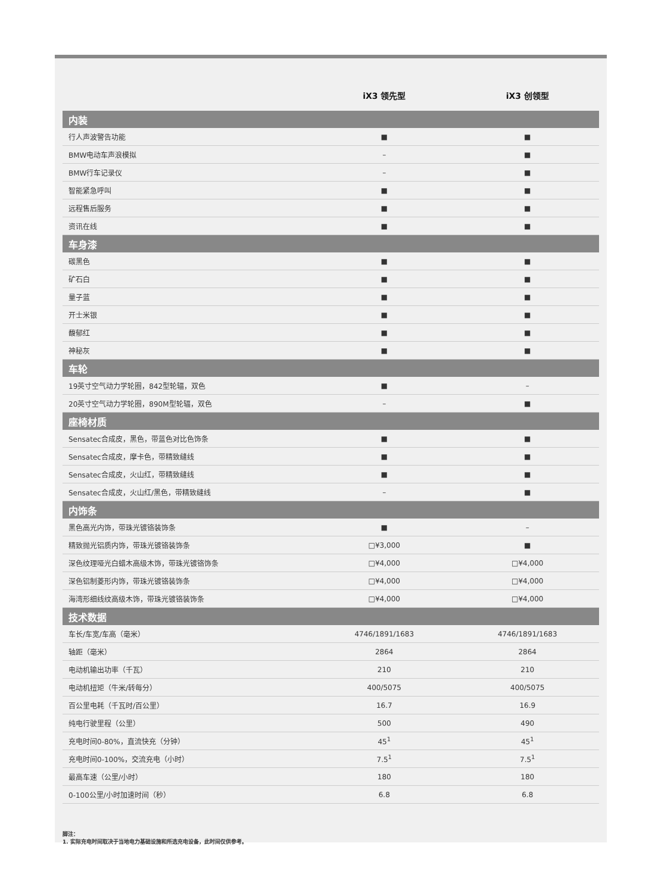| | iX3 领先型 | iX3 创领型 |
| --- | --- | --- |
| 内装 | | |
| 行人声波警告功能 | ■ | ■ |
| BMW电动车声浪模拟 | – | ■ |
| BMW行车记录仪 | – | ■ |
| 智能紧急呼叫 | ■ | ■ |
| 远程售后服务 | ■ | ■ |
| 资讯在线 | ■ | ■ |
| 车身漆 | | |
| 碳黑色 | ■ | ■ |
| 矿石白 | ■ | ■ |
| 量子蓝 | ■ | ■ |
| 开士米银 | ■ | ■ |
| 馥郁红 | ■ | ■ |
| 神秘灰 | ■ | ■ |
| 车轮 | | |
| 19英寸空气动力学轮圈，842型轮辐，双色 | ■ | – |
| 20英寸空气动力学轮圈，890M型轮辐，双色 | – | ■ |
| 座椅材质 | | |
| Sensatec合成皮，黑色，带蓝色对比色饰条 | ■ | ■ |
| Sensatec合成皮，摩卡色，带精致缝线 | ■ | ■ |
| Sensatec合成皮，火山红，带精致缝线 | ■ | ■ |
| Sensatec合成皮，火山红/黑色，带精致缝线 | – | ■ |
| 内饰条 | | |
| 黑色高光内饰，带珠光镀铬装饰条 | ■ | – |
| 精致抛光铝质内饰，带珠光镀铬装饰条 | □¥3,000 | ■ |
| 深色纹理哑光白蜡木高级木饰，带珠光镀铬饰条 | □¥4,000 | □¥4,000 |
| 深色铝制菱形内饰，带珠光镀铬装饰条 | □¥4,000 | □¥4,000 |
| 海湾形细线纹高级木饰，带珠光镀铬装饰条 | □¥4,000 | □¥4,000 |
| 技术数据 | | |
| 车长/车宽/车高（毫米） | 4746/1891/1683 | 4746/1891/1683 |
| 轴距（毫米） | 2864 | 2864 |
| 电动机输出功率（千瓦） | 210 | 210 |
| 电动机扭矩（牛米/转每分） | 400/5075 | 400/5075 |
| 百公里电耗（千瓦时/百公里） | 16.7 | 16.9 |
| 纯电行驶里程（公里） | 500 | 490 |
| 充电时间0-80%，直流快充（分钟） | 45<sup>1</sup> | 45<sup>1</sup> |
| 充电时间0-100%，交流充电（小时） | 7.5<sup>1</sup> | 7.5<sup>1</sup> |
| 最高车速（公里/小时） | 180 | 180 |
| 0-100公里/小时加速时间（秒） | 6.8 | 6.8 |
脚注：
1. 实际充电时间取决于当地电力基础设施和所选充电设备，此时间仅供参考。